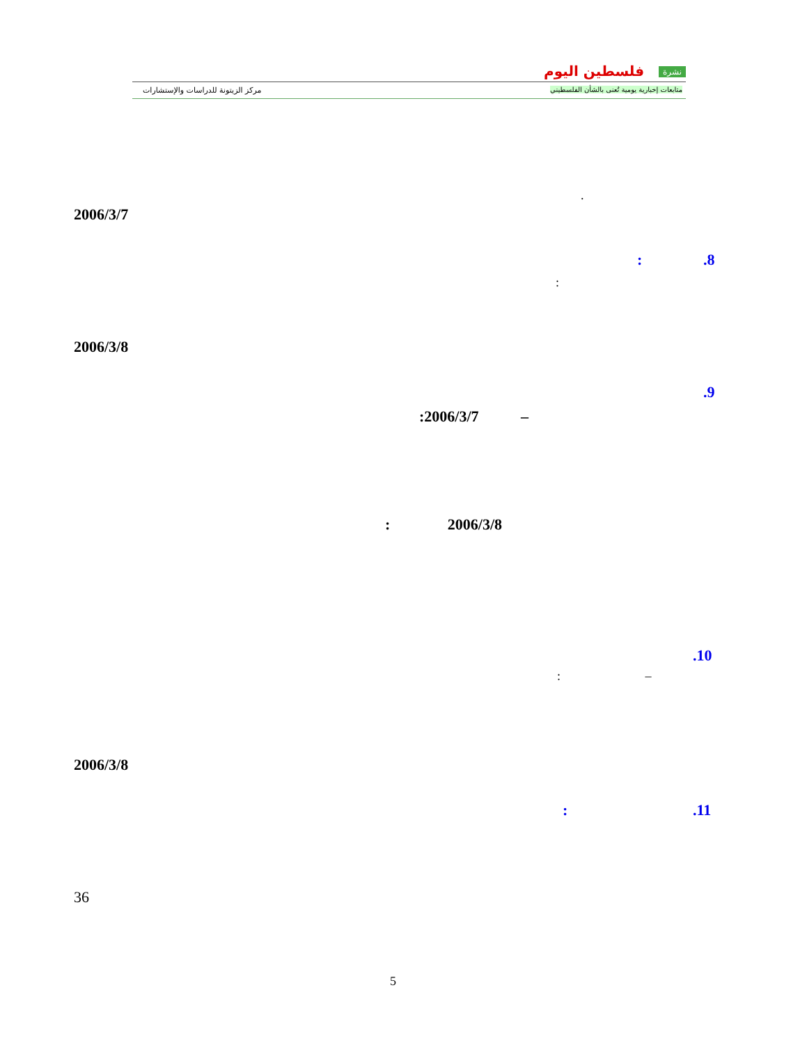نشرة فلسطين اليوم
متابعات إخبارية يومية تُعنى بالشأن الفلسطيني
مركز الزيتونة للدراسات والإستشارات
.
2006/3/7
.8
:
:
2006/3/8
.9
:2006/3/7 –
: 2006/3/8
.10
: –
2006/3/8
.11
:
36
5